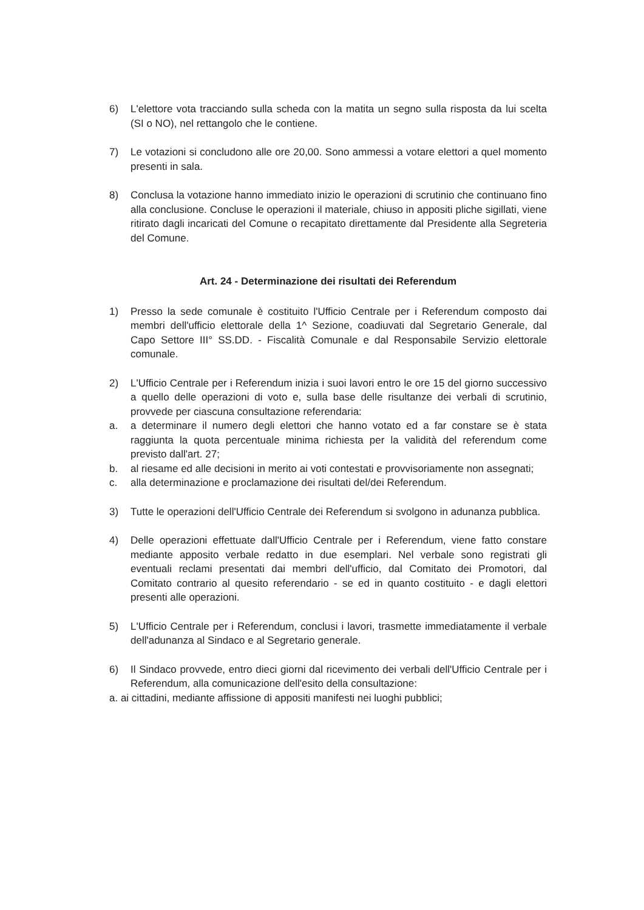6) L'elettore vota tracciando sulla scheda con la matita un segno sulla risposta da lui scelta (SI o NO), nel rettangolo che le contiene.
7) Le votazioni si concludono alle ore 20,00. Sono ammessi a votare elettori a quel momento presenti in sala.
8) Conclusa la votazione hanno immediato inizio le operazioni di scrutinio che continuano fino alla conclusione. Concluse le operazioni il materiale, chiuso in appositi pliche sigillati, viene ritirato dagli incaricati del Comune o recapitato direttamente dal Presidente alla Segreteria del Comune.
Art. 24 - Determinazione dei risultati dei Referendum
1) Presso la sede comunale è costituito l'Ufficio Centrale per i Referendum composto dai membri dell'ufficio elettorale della 1^ Sezione, coadiuvati dal Segretario Generale, dal Capo Settore III° SS.DD. - Fiscalità Comunale e dal Responsabile Servizio elettorale comunale.
2) L'Ufficio Centrale per i Referendum inizia i suoi lavori entro le ore 15 del giorno successivo a quello delle operazioni di voto e, sulla base delle risultanze dei verbali di scrutinio, provvede per ciascuna consultazione referendaria:
a. a determinare il numero degli elettori che hanno votato ed a far constare se è stata raggiunta la quota percentuale minima richiesta per la validità del referendum come previsto dall'art. 27;
b. al riesame ed alle decisioni in merito ai voti contestati e provvisoriamente non assegnati;
c. alla determinazione e proclamazione dei risultati del/dei Referendum.
3) Tutte le operazioni dell'Ufficio Centrale dei Referendum si svolgono in adunanza pubblica.
4) Delle operazioni effettuate dall'Ufficio Centrale per i Referendum, viene fatto constare mediante apposito verbale redatto in due esemplari. Nel verbale sono registrati gli eventuali reclami presentati dai membri dell'ufficio, dal Comitato dei Promotori, dal Comitato contrario al quesito referendario - se ed in quanto costituito - e dagli elettori presenti alle operazioni.
5) L'Ufficio Centrale per i Referendum, conclusi i lavori, trasmette immediatamente il verbale dell'adunanza al Sindaco e al Segretario generale.
6) Il Sindaco provvede, entro dieci giorni dal ricevimento dei verbali dell'Ufficio Centrale per i Referendum, alla comunicazione dell'esito della consultazione:
a. ai cittadini, mediante affissione di appositi manifesti nei luoghi pubblici;